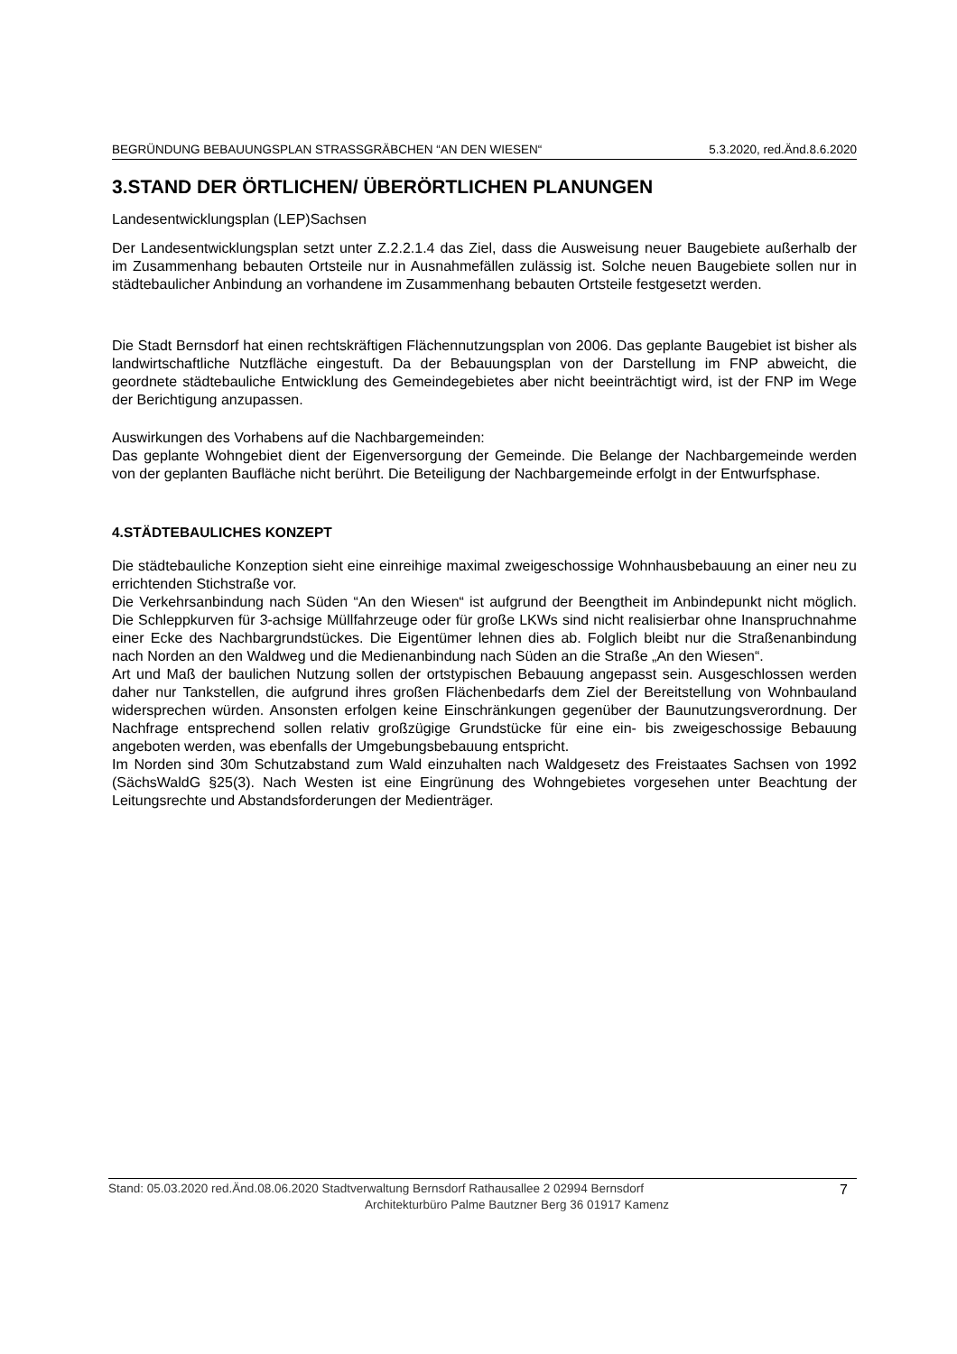BEGRÜNDUNG BEBAUUNGSPLAN STRASSGRÄBCHEN “AN DEN WIESEN“ 5.3.2020, red.Änd.8.6.2020
3.STAND DER ÖRTLICHEN/ ÜBERÖRTLICHEN PLANUNGEN
Landesentwicklungsplan (LEP)Sachsen
Der Landesentwicklungsplan setzt unter Z.2.2.1.4 das Ziel, dass die Ausweisung neuer Baugebiete außerhalb der im Zusammenhang bebauten Ortsteile nur in Ausnahmefällen zulässig ist. Solche neuen Baugebiete sollen nur in städtebaulicher Anbindung an vorhandene im Zusammenhang bebauten Ortsteile festgesetzt werden.
Die Stadt Bernsdorf hat einen rechtskräftigen Flächennutzungsplan von 2006. Das geplante Baugebiet ist bisher als landwirtschaftliche Nutzfläche eingestuft. Da der Bebauungsplan von der Darstellung im FNP abweicht, die geordnete städtebauliche Entwicklung des Gemeindegebietes aber nicht beeinträchtigt wird, ist der FNP im Wege der Berichtigung anzupassen.
Auswirkungen des Vorhabens auf die Nachbargemeinden:
Das geplante Wohngebiet dient der Eigenversorgung der Gemeinde. Die Belange der Nachbargemeinde werden von der geplanten Baufläche nicht berührt. Die Beteiligung der Nachbargemeinde erfolgt in der Entwurfsphase.
4.STÄDTEBAULICHES KONZEPT
Die städtebauliche Konzeption sieht eine einreihige maximal zweigeschossige Wohnhausbebauung an einer neu zu errichtenden Stichstraße vor.
Die Verkehrsanbindung nach Süden “An den Wiesen“ ist aufgrund der Beengtheit im Anbindepunkt nicht möglich. Die Schleppkurven für 3-achsige Müllfahrzeuge oder für große LKWs sind nicht realisierbar ohne Inanspruchnahme einer Ecke des Nachbargrundstückes. Die Eigentümer lehnen dies ab. Folglich bleibt nur die Straßenanbindung nach Norden an den Waldweg und die Medienanbindung nach Süden an die Straße „An den Wiesen“.
Art und Maß der baulichen Nutzung sollen der ortstypischen Bebauung angepasst sein. Ausgeschlossen werden daher nur Tankstellen, die aufgrund ihres großen Flächenbedarfs dem Ziel der Bereitstellung von Wohnbauland widersprechen würden. Ansonsten erfolgen keine Einschränkungen gegenüber der Baunutzungsverordnung. Der Nachfrage entsprechend sollen relativ großzügige Grundstücke für eine ein- bis zweigeschossige Bebauung angeboten werden, was ebenfalls der Umgebungsbebauung entspricht.
Im Norden sind 30m Schutzabstand zum Wald einzuhalten nach Waldgesetz des Freistaates Sachsen von 1992 (SächsWaldG §25(3). Nach Westen ist eine Eingrünung des Wohngebietes vorgesehen unter Beachtung der Leitungsrechte und Abstandsforderungen der Medienträger.
Stand: 05.03.2020 red.Änd.08.06.2020 Stadtverwaltung Bernsdorf Rathausallee 2 02994 Bernsdorf 7
Architekturbüro Palme Bautzner Berg 36 01917 Kamenz